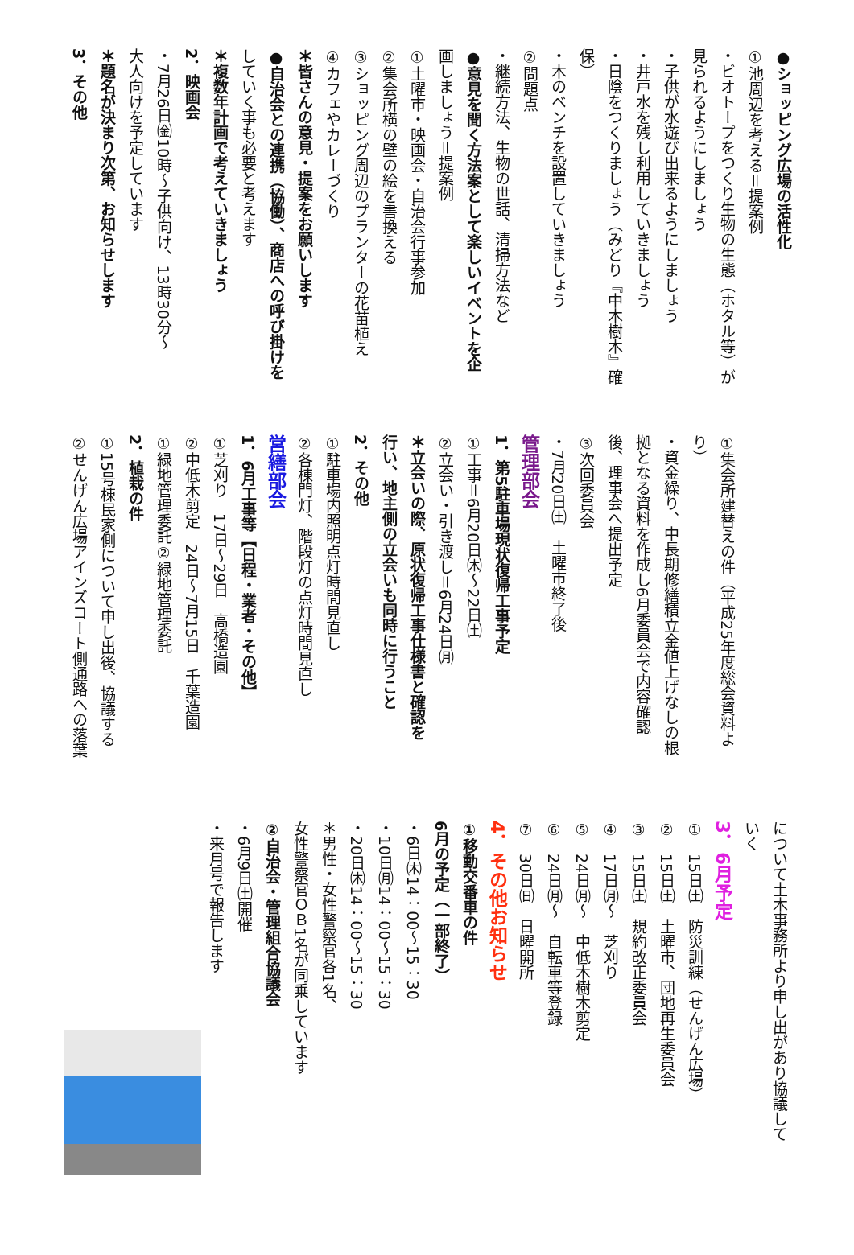●ショッピング広場の活性化
①池周辺を考える＝提案例
・ビオトープをつくり生物の生態（ホタル等）が
見られるようにしましょう
・子供が水遊び出来るようにしましょう
・井戸水を残し利用していきましょう
・日陰をつくりましょう（みどり『中木樹木』確
保）
・木のベンチを設置していきましょう
②問題点
・継続方法、生物の世話、清掃方法など
●意見を聞く方法案として楽しいイベントを企
画しましょう＝提案例
①土曜市・映画会・自治会行事参加
②集会所横の壁の絵を書換える
③ショッピング周辺のプランターの花苗植え
④カフェやカレーづくり
＊皆さんの意見・提案をお願いします
●自治会との連携（協働）、商店への呼び掛けを
していく事も必要と考えます
＊複数年計画で考えていきましょう
2．映画会
・7月26日㈮10時～子供向け、13時30分～
大人向けを予定しています
＊題名が決まり次第、お知らせします
3．その他
①集会所建替えの件（平成25年度総会資料よ
り）
・資金繰り、中長期修繕積立金値上げなしの根
拠となる資料を作成し6月委員会で内容確認
後、理事会へ提出予定
③次回委員会
・7月20日㈯　土曜市終了後
管理部会
1．第5駐車場現状復帰工事予定
①工事＝6月20日㈭～22日㈯
②立会い・引き渡し＝6月24日㈪
＊立会いの際、原状復帰工事仕様書と確認を
行い、地主側の立会いも同時に行うこと
2．その他
①駐車場内照明点灯時間見直し
②各棟門灯、階段灯の点灯時間見直し
営繕部会
1．6月工事等【日程・業者・その他】
①芝刈り　17日～29日　高橋造園
②中低木剪定　24日～7月15日　千葉造園
①緑地管理委託②緑地管理委託
2．植栽の件
①15号棟民家側について申し出後、協議する
②せんげん広場アインズコート側通路への落葉
について土木事務所より申し出があり協議して
いく
3．6月予定
①　15日㈯　防災訓練（せんげん広場）
②　15日㈯　土曜市、団地再生委員会
③　15日㈯　規約改正委員会
④　17日㈪～　芝刈り
⑤　24日㈪～　中低木樹木剪定
⑥　24日㈪～　自転車等登録
⑦　30日㈰　日曜開所
4．その他お知らせ
①移動交番車の件
6月の予定（一部終了）
・6日㈭14：00～15：30
・10日㈪14：00～15：30
・20日㈭14：00～15：30
＊男性・女性警察官各1名、
女性警察官ＯＢ1名が同乗しています
②自治会・管理組合協議会
・6月9日㈯開催
・来月号で報告します